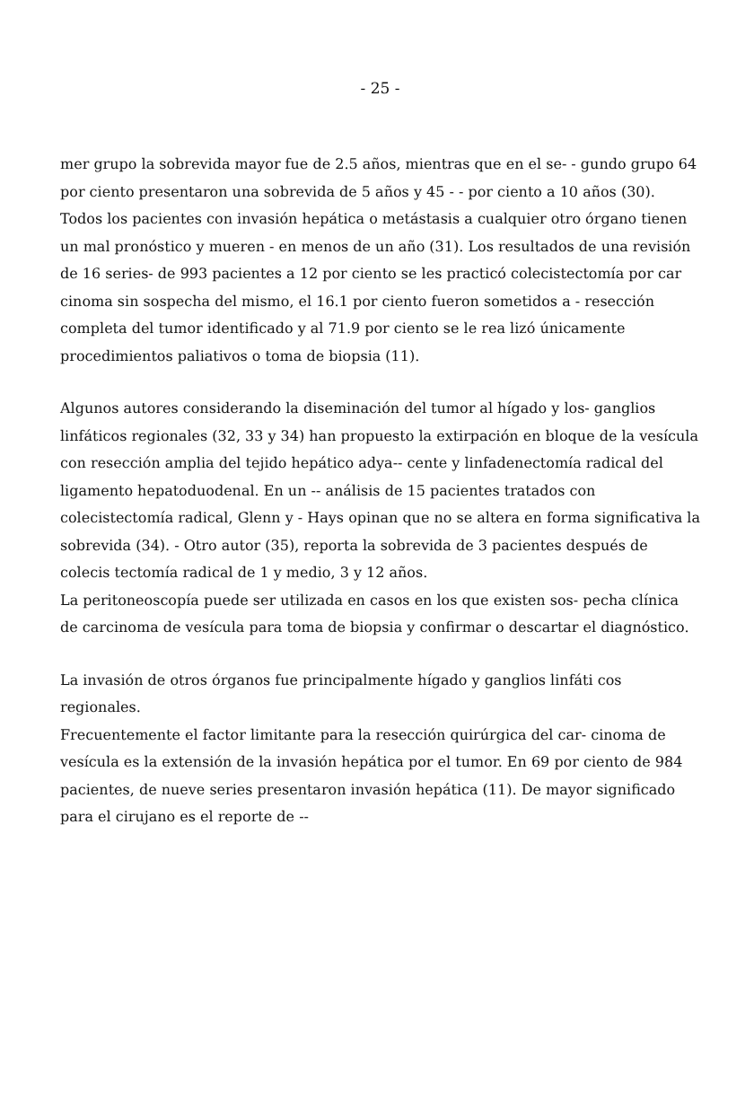- 25 -
mer grupo la sobrevida mayor fue de 2.5 años, mientras que en el se- - gundo grupo 64 por ciento presentaron una sobrevida de 5 años y 45 - - por ciento a 10 años (30). Todos los pacientes con invasión hepática o metástasis a cualquier otro órgano tienen un mal pronóstico y mueren - en menos de un año (31). Los resultados de una revisión de 16 series- de 993 pacientes a 12 por ciento se les practicó colecistectomía por car cinoma sin sospecha del mismo, el 16.1 por ciento fueron sometidos a - resección completa del tumor identificado y al 71.9 por ciento se le rea lizó únicamente procedimientos paliativos o toma de biopsia (11).
Algunos autores considerando la diseminación del tumor al hígado y los- ganglios linfáticos regionales (32, 33 y 34) han propuesto la extirpación en bloque de la vesícula con resección amplia del tejido hepático adya-- cente y linfadenectomía radical del ligamento hepatoduodenal. En un -- análisis de 15 pacientes tratados con colecistectomía radical, Glenn y - Hays opinan que no se altera en forma significativa la sobrevida (34). - Otro autor (35), reporta la sobrevida de 3 pacientes después de colecis tectomía radical de 1 y medio, 3 y 12 años.
La peritoneoscopía puede ser utilizada en casos en los que existen sos- pecha clínica de carcinoma de vesícula para toma de biopsia y confirmar o descartar el diagnóstico.
La invasión de otros órganos fue principalmente hígado y ganglios linfáti cos regionales.
Frecuentemente el factor limitante para la resección quirúrgica del car- cinoma de vesícula es la extensión de la invasión hepática por el tumor. En 69 por ciento de 984 pacientes, de nueve series presentaron invasión hepática (11). De mayor significado para el cirujano es el reporte de --